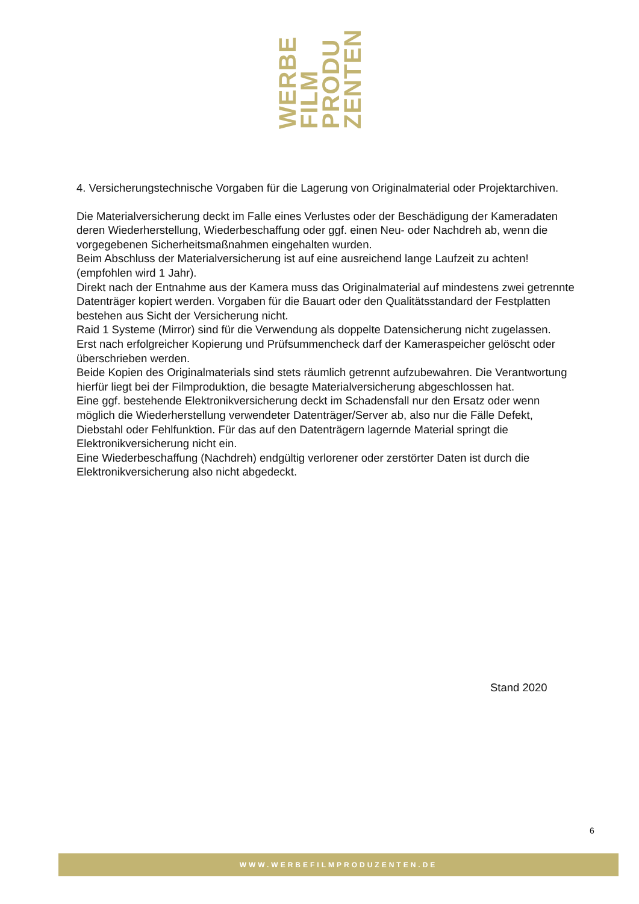WERBE
FILM
PRODU
ZENTEN
4. Versicherungstechnische Vorgaben für die Lagerung von Originalmaterial oder Projektarchiven.
Die Materialversicherung deckt im Falle eines Verlustes oder der Beschädigung der Kameradaten deren Wiederherstellung, Wiederbeschaffung oder ggf. einen Neu- oder Nachdreh ab, wenn die vorgegebenen Sicherheitsmaßnahmen eingehalten wurden.
Beim Abschluss der Materialversicherung ist auf eine ausreichend lange Laufzeit zu achten! (empfohlen wird 1 Jahr).
Direkt nach der Entnahme aus der Kamera muss das Originalmaterial auf mindestens zwei getrennte Datenträger kopiert werden. Vorgaben für die Bauart oder den Qualitätsstandard der Festplatten bestehen aus Sicht der Versicherung nicht.
Raid 1 Systeme (Mirror) sind für die Verwendung als doppelte Datensicherung nicht zugelassen.
Erst nach erfolgreicher Kopierung und Prüfsummencheck darf der Kameraspeicher gelöscht oder überschrieben werden.
Beide Kopien des Originalmaterials sind stets räumlich getrennt aufzubewahren. Die Verantwortung hierfür liegt bei der Filmproduktion, die besagte Materialversicherung abgeschlossen hat.
Eine ggf. bestehende Elektronikversicherung deckt im Schadensfall nur den Ersatz oder wenn möglich die Wiederherstellung verwendeter Datenträger/Server ab, also nur die Fälle Defekt, Diebstahl oder Fehlfunktion. Für das auf den Datenträgern lagernde Material springt die Elektronikversicherung nicht ein.
Eine Wiederbeschaffung (Nachdreh) endgültig verlorener oder zerstörter Daten ist durch die Elektronikversicherung also nicht abgedeckt.
Stand 2020
6
WWW.WERBEFILMPRODUZENTEN.DE